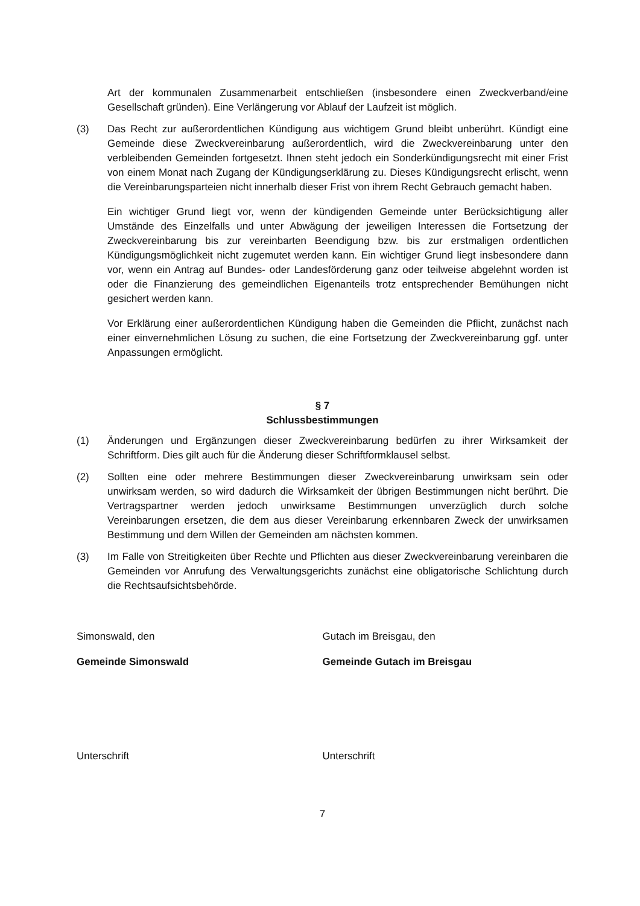Art der kommunalen Zusammenarbeit entschließen (insbesondere einen Zweckverband/eine Gesellschaft gründen). Eine Verlängerung vor Ablauf der Laufzeit ist möglich.
(3) Das Recht zur außerordentlichen Kündigung aus wichtigem Grund bleibt unberührt. Kündigt eine Gemeinde diese Zweckvereinbarung außerordentlich, wird die Zweckvereinbarung unter den verbleibenden Gemeinden fortgesetzt. Ihnen steht jedoch ein Sonderkündigungsrecht mit einer Frist von einem Monat nach Zugang der Kündigungserklärung zu. Dieses Kündigungsrecht erlischt, wenn die Vereinbarungsparteien nicht innerhalb dieser Frist von ihrem Recht Gebrauch gemacht haben.
Ein wichtiger Grund liegt vor, wenn der kündigenden Gemeinde unter Berücksichtigung aller Umstände des Einzelfalls und unter Abwägung der jeweiligen Interessen die Fortsetzung der Zweckvereinbarung bis zur vereinbarten Beendigung bzw. bis zur erstmaligen ordentlichen Kündigungsmöglichkeit nicht zugemutet werden kann. Ein wichtiger Grund liegt insbesondere dann vor, wenn ein Antrag auf Bundes- oder Landesförderung ganz oder teilweise abgelehnt worden ist oder die Finanzierung des gemeindlichen Eigenanteils trotz entsprechender Bemühungen nicht gesichert werden kann.
Vor Erklärung einer außerordentlichen Kündigung haben die Gemeinden die Pflicht, zunächst nach einer einvernehmlichen Lösung zu suchen, die eine Fortsetzung der Zweckvereinbarung ggf. unter Anpassungen ermöglicht.
§ 7
Schlussbestimmungen
(1) Änderungen und Ergänzungen dieser Zweckvereinbarung bedürfen zu ihrer Wirksamkeit der Schriftform. Dies gilt auch für die Änderung dieser Schriftformklausel selbst.
(2) Sollten eine oder mehrere Bestimmungen dieser Zweckvereinbarung unwirksam sein oder unwirksam werden, so wird dadurch die Wirksamkeit der übrigen Bestimmungen nicht berührt. Die Vertragspartner werden jedoch unwirksame Bestimmungen unverzüglich durch solche Vereinbarungen ersetzen, die dem aus dieser Vereinbarung erkennbaren Zweck der unwirksamen Bestimmung und dem Willen der Gemeinden am nächsten kommen.
(3) Im Falle von Streitigkeiten über Rechte und Pflichten aus dieser Zweckvereinbarung vereinbaren die Gemeinden vor Anrufung des Verwaltungsgerichts zunächst eine obligatorische Schlichtung durch die Rechtsaufsichtsbehörde.
Simonswald, den Gutach im Breisgau, den
Gemeinde Simonswald Gemeinde Gutach im Breisgau
Unterschrift Unterschrift
7